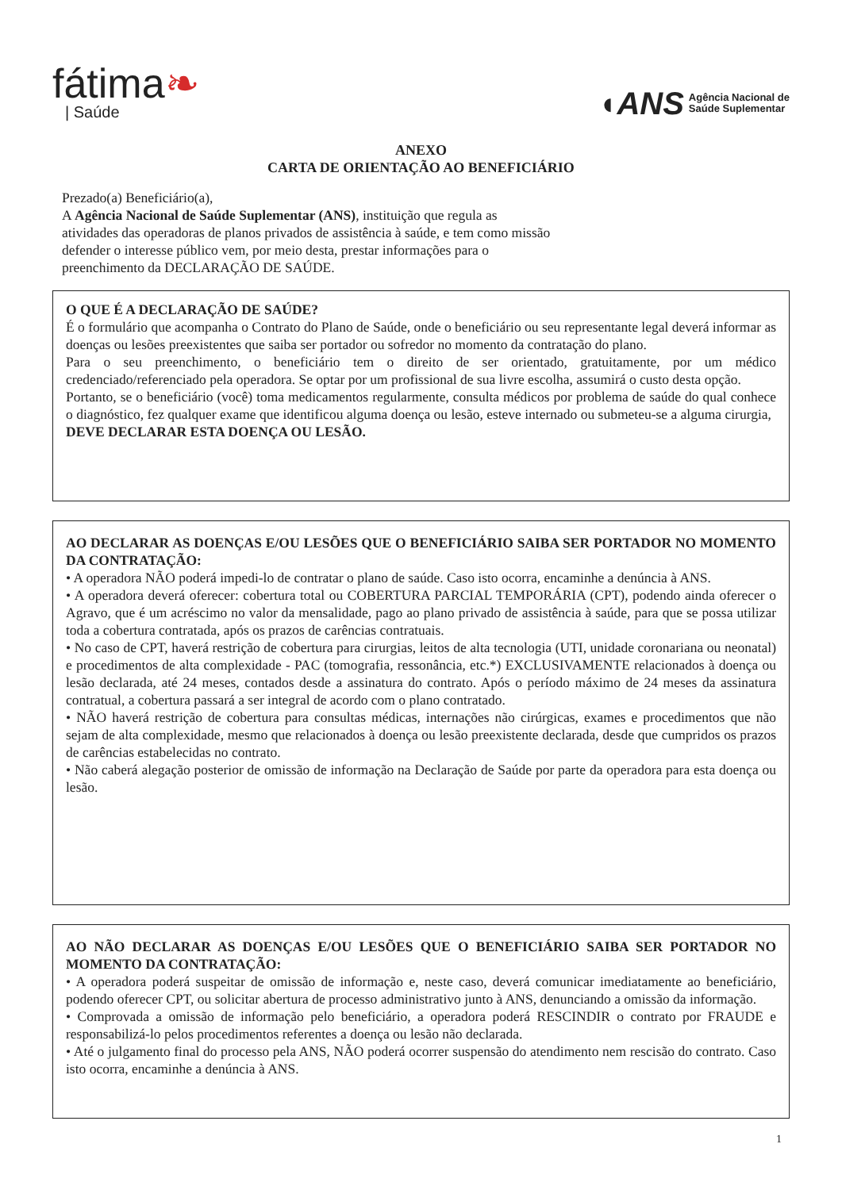fátima❧
| Saúde
◖ANS Agência Nacional de
Saúde Suplementar
ANEXO
CARTA DE ORIENTAÇÃO AO BENEFICIÁRIO
Prezado(a) Beneficiário(a),
A Agência Nacional de Saúde Suplementar (ANS), instituição que regula as
atividades das operadoras de planos privados de assistência à saúde, e tem como missão
defender o interesse público vem, por meio desta, prestar informações para o
preenchimento da DECLARAÇÃO DE SAÚDE.
O QUE É A DECLARAÇÃO DE SAÚDE?
É o formulário que acompanha o Contrato do Plano de Saúde, onde o beneficiário ou seu representante legal deverá informar as doenças ou lesões preexistentes que saiba ser portador ou sofredor no momento da contratação do plano.
Para o seu preenchimento, o beneficiário tem o direito de ser orientado, gratuitamente, por um médico credenciado/referenciado pela operadora. Se optar por um profissional de sua livre escolha, assumirá o custo desta opção.
Portanto, se o beneficiário (você) toma medicamentos regularmente, consulta médicos por problema de saúde do qual conhece o diagnóstico, fez qualquer exame que identificou alguma doença ou lesão, esteve internado ou submeteu-se a alguma cirurgia,
DEVE DECLARAR ESTA DOENÇA OU LESÃO.
AO DECLARAR AS DOENÇAS E/OU LESÕES QUE O BENEFICIÁRIO SAIBA SER PORTADOR NO MOMENTO DA CONTRATAÇÃO:
• A operadora NÃO poderá impedi-lo de contratar o plano de saúde. Caso isto ocorra, encaminhe a denúncia à ANS.
• A operadora deverá oferecer: cobertura total ou COBERTURA PARCIAL TEMPORÁRIA (CPT), podendo ainda oferecer o Agravo, que é um acréscimo no valor da mensalidade, pago ao plano privado de assistência à saúde, para que se possa utilizar toda a cobertura contratada, após os prazos de carências contratuais.
• No caso de CPT, haverá restrição de cobertura para cirurgias, leitos de alta tecnologia (UTI, unidade coronariana ou neonatal) e procedimentos de alta complexidade - PAC (tomografia, ressonância, etc.*) EXCLUSIVAMENTE relacionados à doença ou lesão declarada, até 24 meses, contados desde a assinatura do contrato. Após o período máximo de 24 meses da assinatura contratual, a cobertura passará a ser integral de acordo com o plano contratado.
• NÃO haverá restrição de cobertura para consultas médicas, internações não cirúrgicas, exames e procedimentos que não sejam de alta complexidade, mesmo que relacionados à doença ou lesão preexistente declarada, desde que cumpridos os prazos de carências estabelecidas no contrato.
• Não caberá alegação posterior de omissão de informação na Declaração de Saúde por parte da operadora para esta doença ou lesão.
AO NÃO DECLARAR AS DOENÇAS E/OU LESÕES QUE O BENEFICIÁRIO SAIBA SER PORTADOR NO MOMENTO DA CONTRATAÇÃO:
• A operadora poderá suspeitar de omissão de informação e, neste caso, deverá comunicar imediatamente ao beneficiário, podendo oferecer CPT, ou solicitar abertura de processo administrativo junto à ANS, denunciando a omissão da informação.
• Comprovada a omissão de informação pelo beneficiário, a operadora poderá RESCINDIR o contrato por FRAUDE e responsabilizá-lo pelos procedimentos referentes a doença ou lesão não declarada.
• Até o julgamento final do processo pela ANS, NÃO poderá ocorrer suspensão do atendimento nem rescisão do contrato. Caso isto ocorra, encaminhe a denúncia à ANS.
1